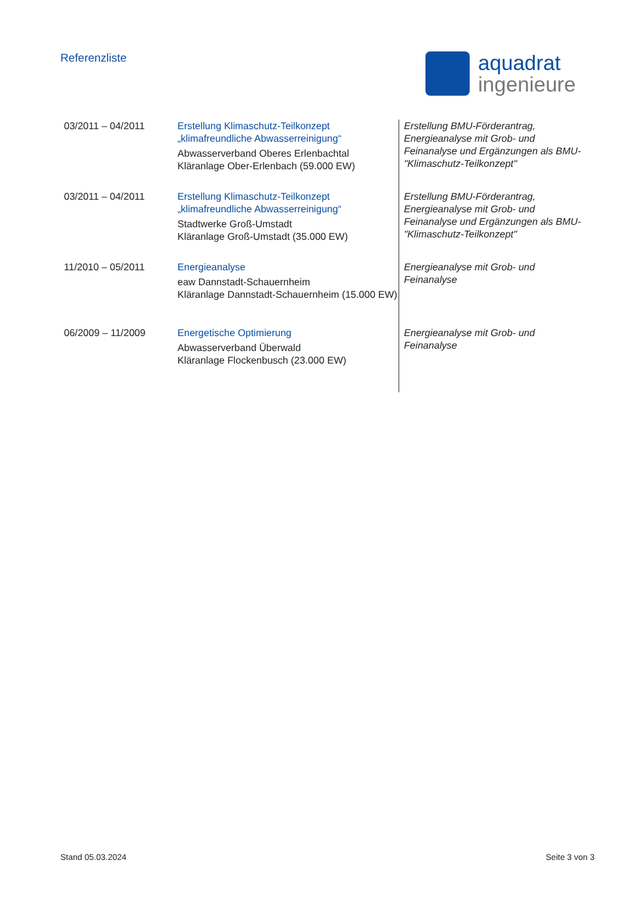Referenzliste
aquadrat
ingenieure
| 03/2011 – 04/2011 | Erstellung Klimaschutz-Teilkonzept „klimafreundliche Abwasserreinigung“ Abwasserverband Oberes Erlenbachtal Kläranlage Ober-Erlenbach (59.000 EW) | Erstellung BMU-Förderantrag, Energieanalyse mit Grob- und Feinanalyse und Ergänzungen als BMU- "Klimaschutz-Teilkonzept" |
| 03/2011 – 04/2011 | Erstellung Klimaschutz-Teilkonzept „klimafreundliche Abwasserreinigung“ Stadtwerke Groß-Umstadt Kläranlage Groß-Umstadt (35.000 EW) | Erstellung BMU-Förderantrag, Energieanalyse mit Grob- und Feinanalyse und Ergänzungen als BMU- "Klimaschutz-Teilkonzept" |
| 11/2010 – 05/2011 | Energieanalyse eaw Dannstadt-Schauernheim Kläranlage Dannstadt-Schauernheim (15.000 EW) | Energieanalyse mit Grob- und Feinanalyse |
| 06/2009 – 11/2009 | Energetische Optimierung Abwasserverband Überwald Kläranlage Flockenbusch (23.000 EW) | Energieanalyse mit Grob- und Feinanalyse |
Stand 05.03.2024 Seite 3 von 3